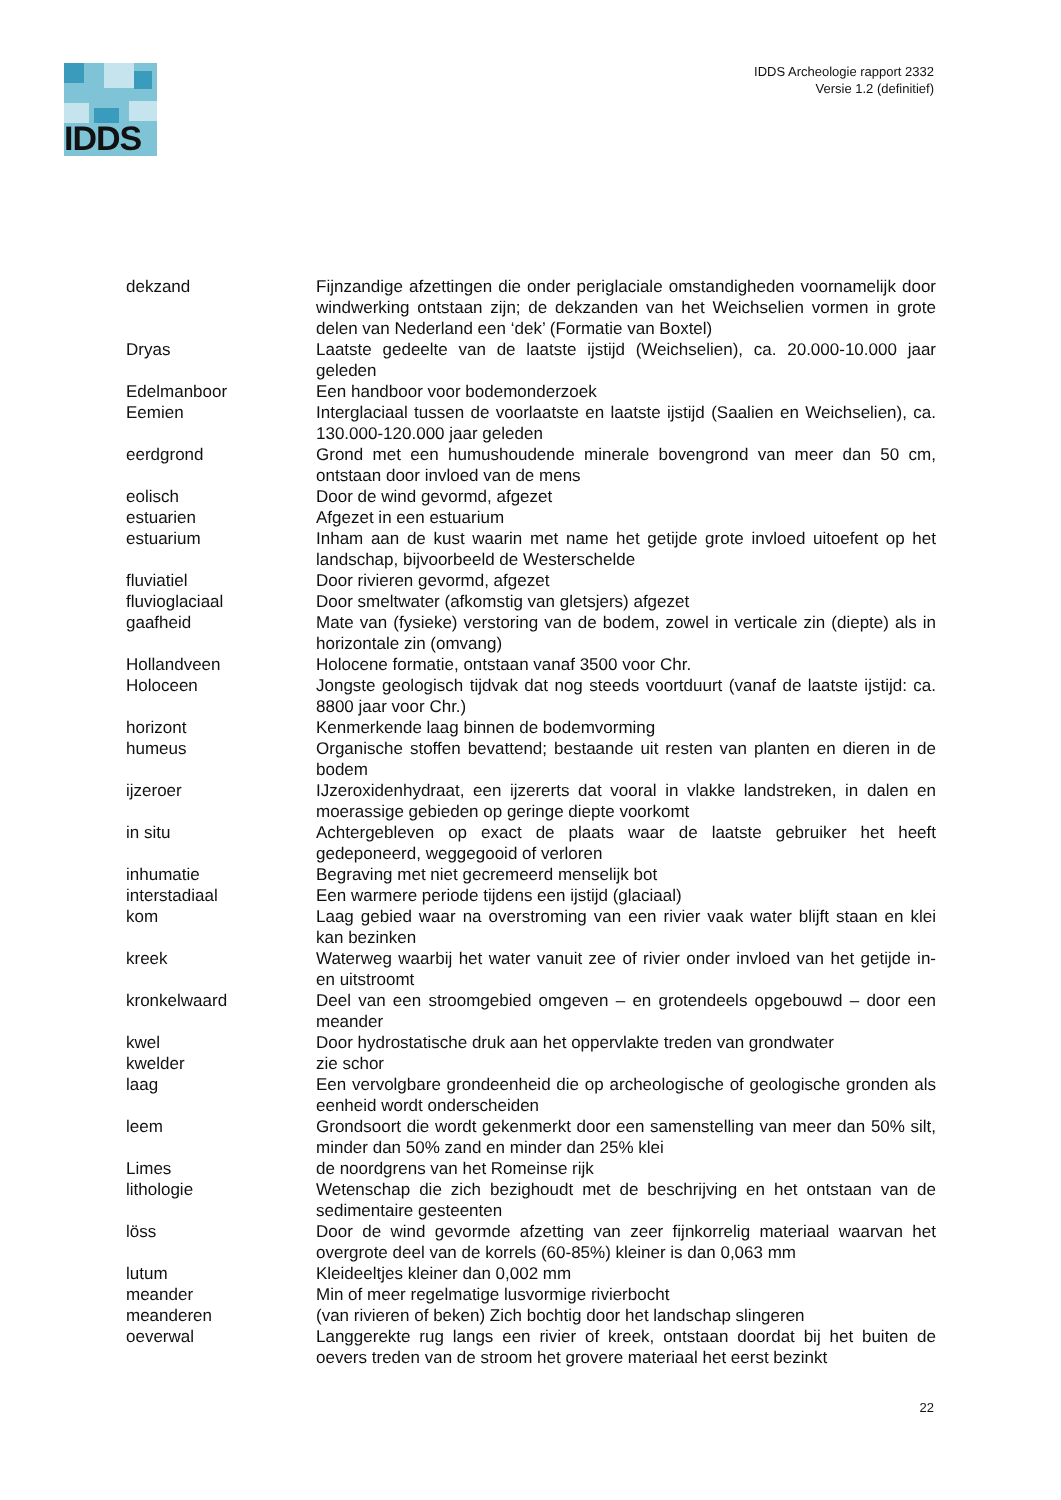IDDS
IDDS Archeologie rapport 2332
Versie 1.2 (definitief)
| dekzand | Fijnzandige afzettingen die onder periglaciale omstandigheden voornamelijk door windwerking ontstaan zijn; de dekzanden van het Weichselien vormen in grote delen van Nederland een ‘dek’ (Formatie van Boxtel) |
| Dryas | Laatste gedeelte van de laatste ijstijd (Weichselien), ca. 20.000-10.000 jaar geleden |
| Edelmanboor | Een handboor voor bodemonderzoek |
| Eemien | Interglaciaal tussen de voorlaatste en laatste ijstijd (Saalien en Weichselien), ca. 130.000-120.000 jaar geleden |
| eerdgrond | Grond met een humushoudende minerale bovengrond van meer dan 50 cm, ontstaan door invloed van de mens |
| eolisch | Door de wind gevormd, afgezet |
| estuarien | Afgezet in een estuarium |
| estuarium | Inham aan de kust waarin met name het getijde grote invloed uitoefent op het landschap, bijvoorbeeld de Westerschelde |
| fluviatiel | Door rivieren gevormd, afgezet |
| fluvioglaciaal | Door smeltwater (afkomstig van gletsjers) afgezet |
| gaafheid | Mate van (fysieke) verstoring van de bodem, zowel in verticale zin (diepte) als in horizontale zin (omvang) |
| Hollandveen | Holocene formatie, ontstaan vanaf 3500 voor Chr. |
| Holoceen | Jongste geologisch tijdvak dat nog steeds voortduurt (vanaf de laatste ijstijd: ca. 8800 jaar voor Chr.) |
| horizont | Kenmerkende laag binnen de bodemvorming |
| humeus | Organische stoffen bevattend; bestaande uit resten van planten en dieren in de bodem |
| ijzeroer | IJzeroxidenhydraat, een ijzererts dat vooral in vlakke landstreken, in dalen en moerassige gebieden op geringe diepte voorkomt |
| in situ | Achtergebleven op exact de plaats waar de laatste gebruiker het heeft gedeponeerd, weggegooid of verloren |
| inhumatie | Begraving met niet gecremeerd menselijk bot |
| interstadiaal | Een warmere periode tijdens een ijstijd (glaciaal) |
| kom | Laag gebied waar na overstroming van een rivier vaak water blijft staan en klei kan bezinken |
| kreek | Waterweg waarbij het water vanuit zee of rivier onder invloed van het getijde in- en uitstroomt |
| kronkelwaard | Deel van een stroomgebied omgeven – en grotendeels opgebouwd – door een meander |
| kwel | Door hydrostatische druk aan het oppervlakte treden van grondwater |
| kwelder | zie schor |
| laag | Een vervolgbare grondeenheid die op archeologische of geologische gronden als eenheid wordt onderscheiden |
| leem | Grondsoort die wordt gekenmerkt door een samenstelling van meer dan 50% silt, minder dan 50% zand en minder dan 25% klei |
| Limes | de noordgrens van het Romeinse rijk |
| lithologie | Wetenschap die zich bezighoudt met de beschrijving en het ontstaan van de sedimentaire gesteenten |
| löss | Door de wind gevormde afzetting van zeer fijnkorrelig materiaal waarvan het overgrote deel van de korrels (60-85%) kleiner is dan 0,063 mm |
| lutum | Kleideeltjes kleiner dan 0,002 mm |
| meander | Min of meer regelmatige lusvormige rivierbocht |
| meanderen | (van rivieren of beken) Zich bochtig door het landschap slingeren |
| oeverwal | Langgerekte rug langs een rivier of kreek, ontstaan doordat bij het buiten de oevers treden van de stroom het grovere materiaal het eerst bezinkt |
22